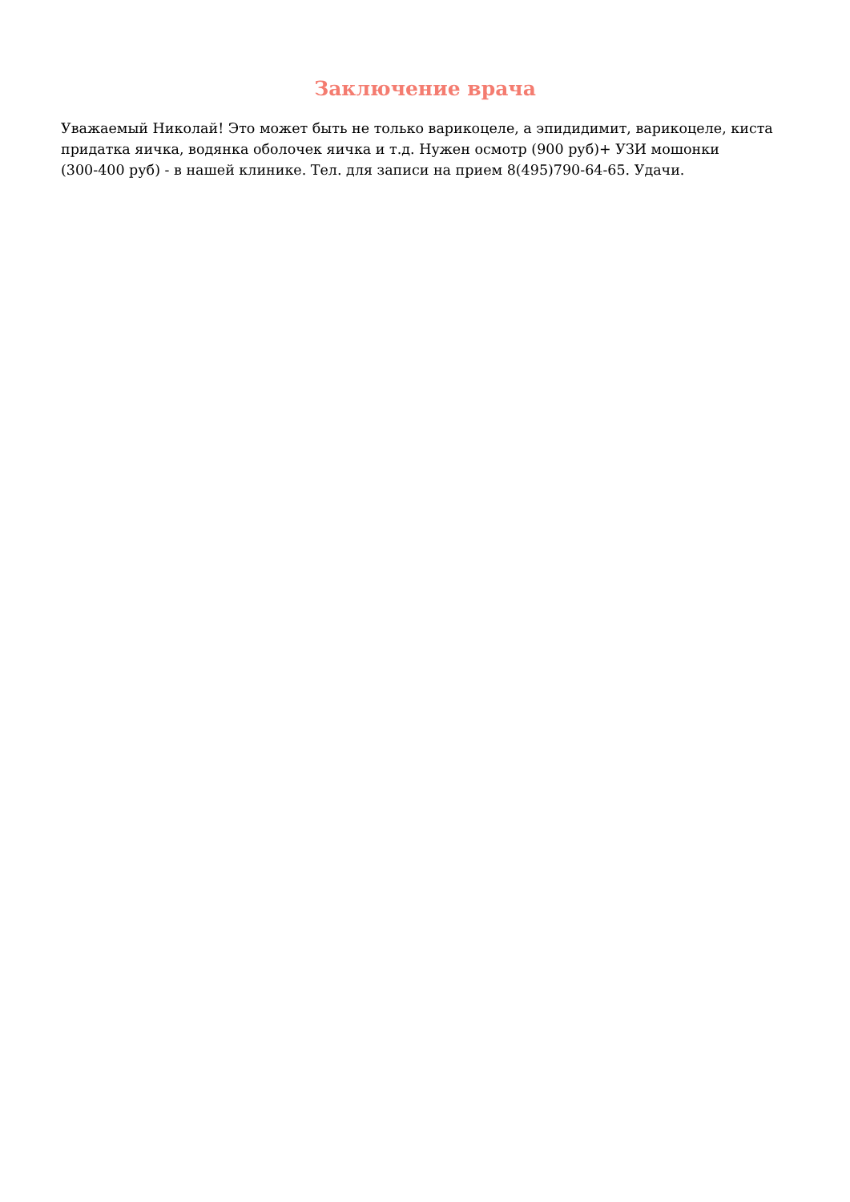Заключение врача
Уважаемый Николай! Это может быть не только варикоцеле, а эпидидимит, варикоцеле, киста придатка яичка, водянка оболочек яичка и т.д. Нужен осмотр (900 руб)+ УЗИ мошонки
(300-400 руб) - в нашей клинике. Тел. для записи на прием 8(495)790-64-65. Удачи.